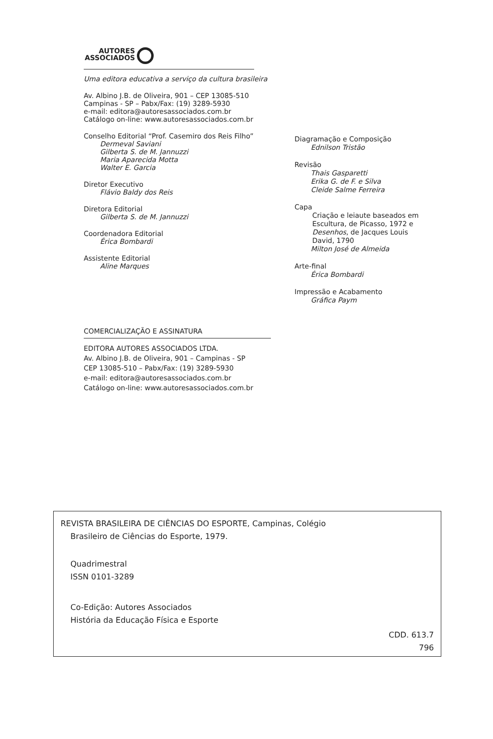AUTORES
ASSOCIADOS
Uma editora educativa a serviço da cultura brasileira
Av. Albino J.B. de Oliveira, 901 – CEP 13085-510
Campinas - SP – Pabx/Fax: (19) 3289-5930
e-mail: editora@autoresassociados.com.br
Catálogo on-line: www.autoresassociados.com.br
Conselho Editorial “Prof. Casemiro dos Reis Filho”
Dermeval Saviani
Gilberta S. de M. Jannuzzi
Maria Aparecida Motta
Walter E. Garcia
Diretor Executivo
Flávio Baldy dos Reis
Diretora Editorial
Gilberta S. de M. Jannuzzi
Coordenadora Editorial
Érica Bombardi
Assistente Editorial
Aline Marques
Diagramação e Composição
Ednilson Tristão
Revisão
Thais Gasparetti
Erika G. de F. e Silva
Cleide Salme Ferreira
Capa
Criação e leiaute baseados em Escultura, de Picasso, 1972 e Desenhos, de Jacques Louis David, 1790
Milton José de Almeida
Arte-final
Érica Bombardi
Impressão e Acabamento
Gráfica Paym
COMERCIALIZAÇÃO E ASSINATURA
EDITORA AUTORES ASSOCIADOS LTDA.
Av. Albino J.B. de Oliveira, 901 – Campinas - SP
CEP 13085-510 – Pabx/Fax: (19) 3289-5930
e-mail: editora@autoresassociados.com.br
Catálogo on-line: www.autoresassociados.com.br
REVISTA BRASILEIRA DE CIÊNCIAS DO ESPORTE, Campinas, Colégio
Brasileiro de Ciências do Esporte, 1979.
Quadrimestral
ISSN 0101-3289
Co-Edição: Autores Associados
História da Educação Física e Esporte
CDD. 613.7
796